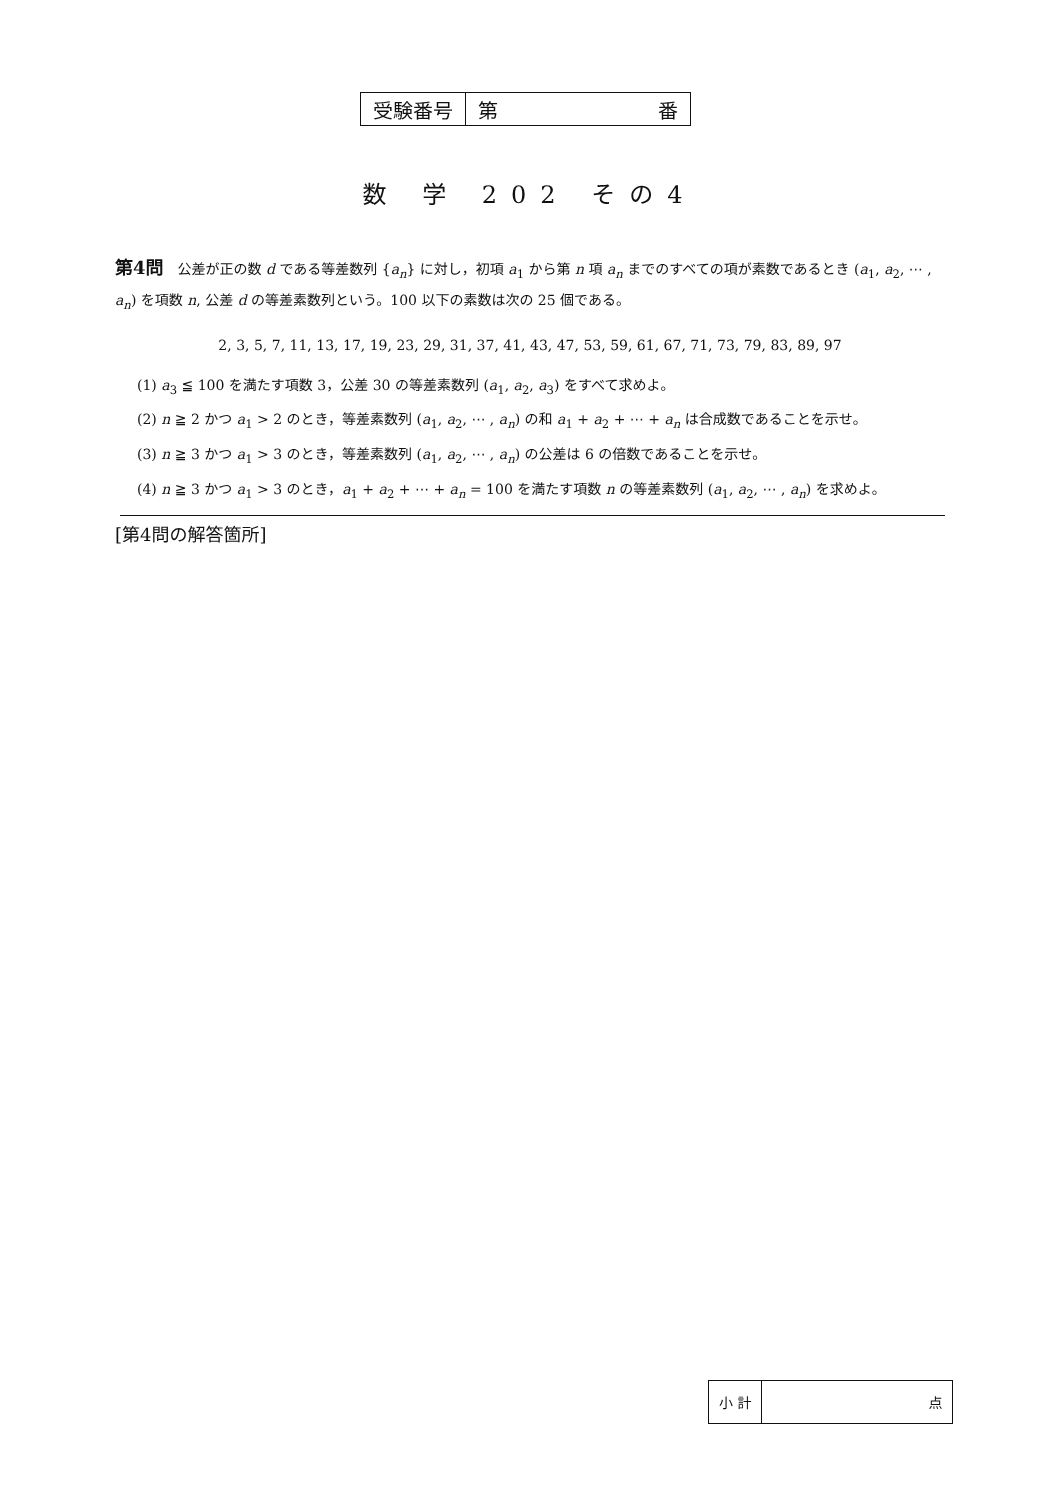| 受験番号 | 第 番 |
数 学 202 その4
第4問 公差が正の数 d である等差数列 {a<sub>n</sub>} に対し，初項 a<sub>1</sub> から第 n 項 a<sub>n</sub> までのすべての項が素数であるとき (a<sub>1</sub>, a<sub>2</sub>, ⋯ , a<sub>n</sub>) を項数 n, 公差 d の等差素数列という。100 以下の素数は次の 25 個である。
2, 3, 5, 7, 11, 13, 17, 19, 23, 29, 31, 37, 41, 43, 47, 53, 59, 61, 67, 71, 73, 79, 83, 89, 97
(1) a<sub>3</sub> ≦ 100 を満たす項数 3，公差 30 の等差素数列 (a<sub>1</sub>, a<sub>2</sub>, a<sub>3</sub>) をすべて求めよ。
(2) n ≧ 2 かつ a<sub>1</sub> > 2 のとき，等差素数列 (a<sub>1</sub>, a<sub>2</sub>, ⋯ , a<sub>n</sub>) の和 a<sub>1</sub> + a<sub>2</sub> + ⋯ + a<sub>n</sub> は合成数であることを示せ。
(3) n ≧ 3 かつ a<sub>1</sub> > 3 のとき，等差素数列 (a<sub>1</sub>, a<sub>2</sub>, ⋯ , a<sub>n</sub>) の公差は 6 の倍数であることを示せ。
(4) n ≧ 3 かつ a<sub>1</sub> > 3 のとき，a<sub>1</sub> + a<sub>2</sub> + ⋯ + a<sub>n</sub> = 100 を満たす項数 n の等差素数列 (a<sub>1</sub>, a<sub>2</sub>, ⋯ , a<sub>n</sub>) を求めよ。
[第4問の解答箇所]
| 小 計 | 点 |